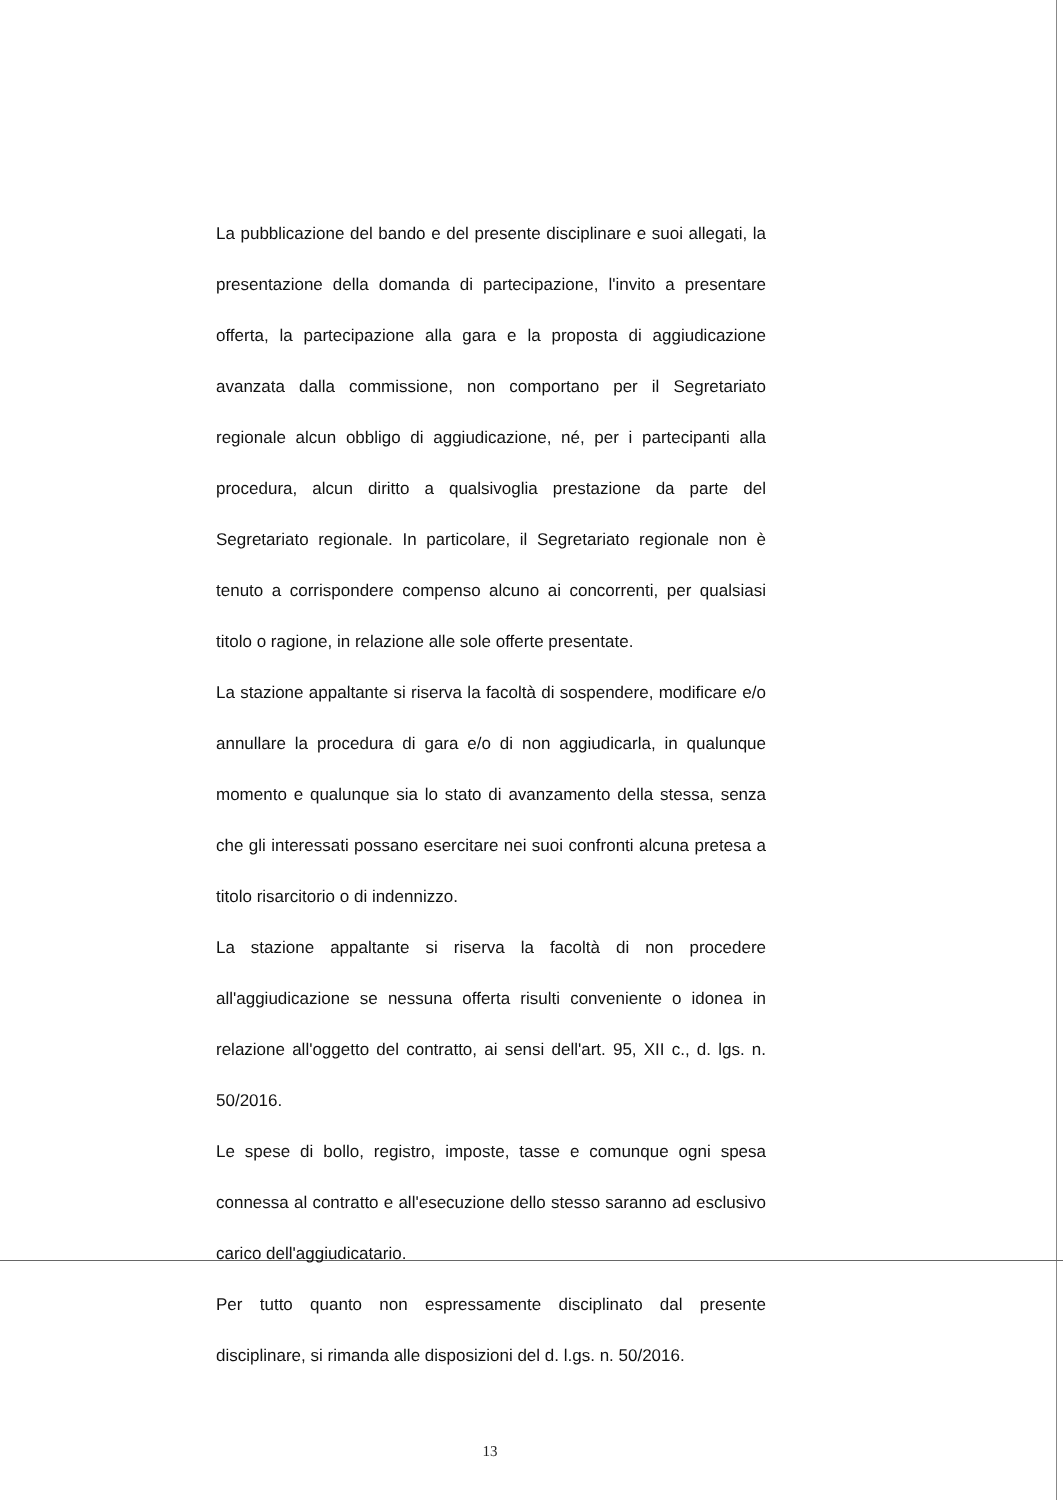La pubblicazione del bando e del presente disciplinare e suoi allegati, la presentazione della domanda di partecipazione, l'invito a presentare offerta, la partecipazione alla gara e la proposta di aggiudicazione avanzata dalla commissione, non comportano per il Segretariato regionale alcun obbligo di aggiudicazione, né, per i partecipanti alla procedura, alcun diritto a qualsivoglia prestazione da parte del Segretariato regionale. In particolare, il Segretariato regionale non è tenuto a corrispondere compenso alcuno ai concorrenti, per qualsiasi titolo o ragione, in relazione alle sole offerte presentate.
La stazione appaltante si riserva la facoltà di sospendere, modificare e/o annullare la procedura di gara e/o di non aggiudicarla, in qualunque momento e qualunque sia lo stato di avanzamento della stessa, senza che gli interessati possano esercitare nei suoi confronti alcuna pretesa a titolo risarcitorio o di indennizzo.
La stazione appaltante si riserva la facoltà di non procedere all'aggiudicazione se nessuna offerta risulti conveniente o idonea in relazione all'oggetto del contratto, ai sensi dell'art. 95, XII c., d. lgs. n. 50/2016.
Le spese di bollo, registro, imposte, tasse e comunque ogni spesa connessa al contratto e all'esecuzione dello stesso saranno ad esclusivo carico dell'aggiudicatario.
Per tutto quanto non espressamente disciplinato dal presente disciplinare, si rimanda alle disposizioni del d. l.gs. n. 50/2016.
13